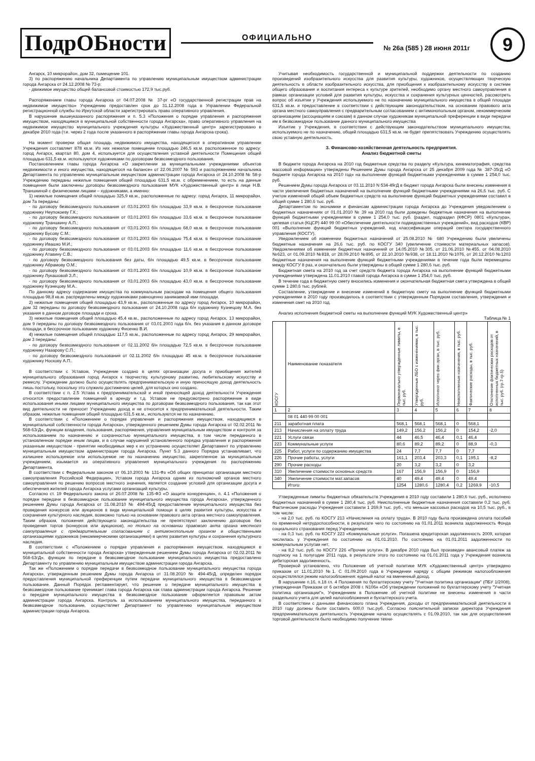ПодрОБности
ОФИЦИАЛЬНО
№ 26а (585 ) 28 июня 2011г
9
Ангарск, 10 микрорайон, дом 32, помещение 101.
3) по распоряжению начальника Департамента по управлению муниципальным имуществом администрации города Ангарска от 24.12.2008 № 73-р:
- движимое имущество общей балансовой стоимостью 172,9 тыс.руб.
Распоряжением главы города Ангарска от 04.07.2008 № 37-рг «О государственной регистрации прав на недвижимое имущество» Учреждению предоставлен срок до 31.12.2008 года в Управлении Федеральной регистрационной службы по Иркутской области зарегистрировать право оперативного управления.
В нарушение вышеуказанного распоряжения и п. 5.3 «Положения о порядке управления и распоряжения имуществом, находящимся в муниципальной собственности города Ангарска», право оперативного управления на недвижимое имущество муниципального учреждения культуры «Художественный центр» зарегистрировано в декабре 2010 года (т.е. через 2 года после указанного в распоряжении главы города Ангарска срока).
На момент проверки общая площадь недвижимого имущества, находящегося в оперативном управлении Учреждения составляет 878 кв.м. Из них нежилое помещение площадью 246,5 кв.м. расположенное по адресу: город Ангарск, квартал 80, дом 4, используется для осуществления уставной деятельности Помещения общей площадью 631,5 кв.м. используются художниками по договорам безвозмездного пользования.
Постановлением главы города Ангарска «О закреплении за муниципальными учреждениями объектов недвижимости и иного имущества, находящегося на балансе» от 22.06.2007 № 593 и распоряжением начальника Департамента по управлению муниципальным имуществом администрации города Ангарска от 24.10.2008 № 58-р Учреждению переданы нежилые помещения общей площадью 631,5 кв.м. с обременением, то есть на данные помещения были заключены договоры безвозмездного пользования МУК «Художественный центр» в лице Н.В. Траншкиной с физическими лицами – художниками, а именно:
1) нежилые помещения общей площадью 325,9 кв.м., расположенные по адресу: город Ангарск, 11 микрорайон, дом 7а переданы:
- по договору безвозмездного пользования от 03.01.2003 б/н площадью 33,9 кв.м. в бессрочное пользование художнику Неупокоеву Г.К.;
- по договору безвозмездного пользования от 03.01.2003 б/н площадью 33,6 кв.м. в бессрочное пользование художнику Траншкину А.П.;
- по договору безвозмездного пользования от 03.01.2003 б/н площадью 68,0 кв.м. в бессрочное пользование художнику Бусову С.М.;
- по договору безвозмездного пользования от 03.01.2003 б/н площадью 75,4 кв.м. в бессрочное пользование художнику Ивашко М.И.;
- по договору безвозмездного пользования от 03.01.2003 б/н площадью 11,6 кв.м. в бессрочное пользование художнику Атавину С.В.;
- по договору безвозмездного пользования без даты, б/н площадью 49,5 кв.м. в бессрочное пользование художнику Абрамову О.М.;
- по договору безвозмездного пользования от 03.01.2003 б/н площадью 10,9 кв.м. в бессрочное пользование художнику Лукашовой З.Л.;
- по договору безвозмездного пользования от 03.01.2003 б/н площадью 43,0 кв.м. в бессрочное пользование художнику Кузнецову М.А..
По данному адресу содержание имущества по коммунальным расходам на помещения общего пользования площадью 98,8 кв.м. распределены между художниками равноценно занимаемой ими площади.
2) нежилые помещения общей площадью 43,9 кв.м., расположенные по адресу город Ангарск, 10 микрорайон, дом 32 переданы по договору безвозмездного пользования от 24.10.2008 года б/н художнику Кузнецову М.А. без указания в данном договоре площади и срока.
3) нежилые помещения общей площадью 45,4 кв.м., расположенные по адресу город Ангарск, 13 микрорайон, дом 9 переданы по договору безвозмездного пользования от 03.01.2003 года б/н. без указания в данном договоре площади, в бессрочное пользование художнику Фисенко В.И.
4) нежилые помещения общей площадью 117,5 кв.м., расположенные по адресу город Ангарск, 29 микрорайон, дом 3 переданы:
- по договору безвозмездного пользования от 02.11.2002 б/н площадью 72,5 кв.м. в бессрочное пользование художнику Назарову С.П.;
- по договору безвозмездного пользования от 02.11.2002 б/н площадью 45 кв.м. в бессрочное пользование художнику Носкову А.П..
В соответствии с Уставом, Учреждение создано в целях организации досуга и приобщения жителей муниципального образования город Ангарск к творчеству, культурному развитию, любительскому искусству и ремеслу. Учреждение должно было осуществлять предпринимательскую и иную приносящую доход деятельность лишь постольку, поскольку это служило достижению целей, для которых оно создано.
В соответствии с п. 2.5 Устава к предпринимательской и иной приносящей доход деятельности Учреждения относится предоставление помещений в аренду и т.д. Уставом не предусмотрено распоряжение в виде использования иными лицами муниципального имущества по договорам безвозмездного пользования, так как этот вид деятельности не приносит Учреждению доход и не относится к предпринимательской деятельности. Таким образом, нежилые помещения общей площадью 631,5 кв.м., используются не по назначению.
В соответствии с «Положением о порядке управления и распоряжения имуществом, находящимся в муниципальной собственности города Ангарска», утвержденного решением Думы города Ангарска от 02.02.2011 № 568-63гД», функции владения, пользования, распоряжения, управления муниципальным имуществом и контроля за использованием по назначению и сохранностью муниципального имущества, в том числе переданного в установленном порядке иным лицам, и в случае нарушений установленного порядка управления и распоряжения указанным имуществом - принятии необходимых мер к их устранению осуществляет Департамент по управлению муниципальным имуществом администрации города Ангарска. Пункт 5.3 данного Порядка устанавливает, что излишнее используемое или используемое не по назначению имущество, закрепленное за муниципальным учреждением, изымается из оперативного управления муниципального учреждения по распоряжению Департамента.
В соответствии с Федеральным законом от 06.10.2003 № 131-Фз «Об общих принципах организации местного самоуправления Российской Федерации», Уставом города Ангарска одним из полномочий органов местного самоуправления по решению вопросов местного значения, является создание условий для организации досуга и обеспечения жителей города Ангарска услугами организаций культуры.
Согласно ст. 19 Федерального закона от 26.07.2008 № 135-ФЗ «О защите конкуренции», п. 4.1 «Положения о порядке передачи в безвозмездное пользование муниципального имущества города Ангарска», утвержденного решением Думы города Ангарска от 31.08.2010 № 494-45гД предоставление муниципального имущества без проведения конкурсов или аукционов в виде муниципальной помощи в целях развития культуры, искусства и сохранения культурного наследия, возможно только на основании правового акта органа местного самоуправления. Таким образом, положения действующего законодательства не препятствуют заключению договоров без проведения торгов (конкурсов или аукционов), но только на основании правового акта органа местного самоуправления с предварительным согласованием с антимонопольным органом и общественными организациями художников (некоммерческими организациями) в целях развития культуры и сохранения культурного наследия.
В соответствии с «Положением о порядке управления и распоряжения имуществом, находящимся в муниципальной собственности города Ангарска» утвержденным решением Думы города Ангарска от 02.02.2011 № 568-63гД», функции по передаче в безвозмездное пользование муниципального имущества предоставлено Департаменту по управлению муниципальным имуществом администрации города Ангарска.
Так же «Положением о порядке передачи в безвозмездное пользование муниципального имущества города Ангарска», утвержденным решением Думы города Ангарска от 31.08.2010 № 494-45гД, определен порядок предоставления муниципальной преференции путем передачи муниципального имущества в безвозмездное пользование. Данный Порядок регламентирует, что решение о передаче муниципального имущества в безвозмездное пользование принимает глава города Ангарска как глава администрации города Ангарска. Решение о передаче муниципального имущества в безвозмездное пользование оформляется правовым актом администрации города Ангарска. Контроль за использованием муниципального имущества, переданного в безвозмездное пользование, осуществляет Департамент по управлению муниципальным имуществом администрации города Ангарска.
Учитывая необходимость государственной и муниципальной поддержки деятельности по созданию произведений изобразительного искусства для развития культуры, художников, осуществляющих творческую деятельность в области изобразительного искусства, для приобщения к изобразительному искусству в системе общего образования и воспитания интереса к культуре зрителей, необходимо органу местного самоуправления в рамках организации условий для развития культуры, искусства и сохранения культурных ценностей, рассмотреть вопрос об изъятии у Учреждения используемого не по назначению муниципального имущества в общей площади 631,5 кв.м. и предоставление в соответствии с действующим законодательством, на основании правового акта органа местного самоуправления с предварительным согласованием с антимонопольным органом, некоммерческим организациям (ассоциациям и союзам) в данном случае художникам муниципальной преференции в виде передачи им в безвозмездное пользование данного муниципального имущества
Изъятие у Учреждения, в соответствии с действующим законодательством муниципального имущества, используемого не по назначению, общей площадью 631,5 кв.м. не будет препятствовать Учреждению осуществлять свою уставную деятельность.
3. Финансово-хозяйственная деятельность предприятия.
Анализ бюджетной сметы
В бюджете города Ангарска на 2010 год бюджетные средства по разделу «Культура, кинематография, средства массовой информации» утверждены Решением Думы города Ангарска от 25 декабря 2009 года № 387-35гД «О бюджете города Ангарска на 2010 год» на выполнение функций бюджетными учреждениями в сумме 1 254,0 тыс. руб.
Решением Думы города Ангарска от 03.11.2010 N 534-49гД в бюджет города Ангарска были внесены изменения в части увеличения бюджетных назначений на выполнение функций бюджетными учреждениями на 26,6 тыс. руб. С учетом изменений общий объем бюджетных средств на выполнение функций бюджетных учреждениями составил в общей сумме 1 280,6 тыс. руб.
Департаментом по экономике и финансам администрации города Ангарска до Учреждения уведомлением о бюджетных назначениях от 01.01.2010 № 39 на 2010 год были доведены бюджетные назначения на выполнение функций бюджетными учреждениями в сумме 1 254,0 тыс. руб. (раздел, подраздел (КФСР) 0801 «Культура», целевая статья (КЦСР) 440 99 00 «Обеспечение деятельности подведомственных учреждений», вид расходов (КВР) 001 «Выполнение функций бюджетных учреждений, код классификации операций сектора государственного управления (КОСГУ).
Уведомлением об изменении бюджетных назначений от 25.08.2010 № 680 Учреждению были увеличены бюджетные назначения на 26,6 тыс. руб. по КОСГУ 340 (увеличение стоимости материальных запасов). Уведомлениями об изменении бюджетных назначений от 14.05.2010 №305, от 21.06.2010 №455, от 04.08.2010 №623, от 01.09.2010 №818, от 28.09.2010 №895, от 22.10.2010 №938, от 18.11.2010 №1076, от 20.12.2010 №1203 бюджетные назначения на выполнение функций бюджетными учреждениями в течение года были перемещены между КОСГУ 8 раз, и окончательно были утверждены в общей сумме 1 280,6 тыс. руб.
Бюджетная смета на 2010 год за счет средств бюджета города Ангарска на выполнение функций бюджетными учреждениями утверждена 11.01.2010 главой города Ангарска в сумме 1 254,0 тыс. руб.
В течение года в бюджетную смету вносились изменения и окончательная бюджетная смета утверждена в общей сумме 1 280,6 тыс. рублей.
Составление, утверждение и внесение изменений в бюджетную смету на выполнение функций бюджетными учреждениями в 2010 году производилось в соответствии с утвержденным Порядком составления, утверждения и изменения смет на 2010 год.
Анализ исполнения бюджетной сметы на выполнение функций МУК Художественный центр»
Таблица № 1
| КОСГУ | Наименование показателя | Первоначально утвержденные лимиты, в тыс. руб. | Утвержденные ЛБО с изменениями, в тыс. руб. | Исполнено через фин.орган, в тыс. руб. | Неисполненные назначения, в тыс. руб. | Фактические расходы, в тыс. руб. | Отклонение фактических расходов от исполненных бюджетных назначений, в тыс. руб. (гр.7-гр.5) |
| --- | --- | --- | --- | --- | --- | --- | --- |
| 1 | 2 | 3 | 4 | 5 | 6 | 7 | 8 |
| | 08 01 440 99 00 001 | | | | | | |
| 211 | заработная плата | 568,1 | 568,1 | 568,1 | 0 | 568,1 | |
| 213 | Начисления на оплату труда | 149,2 | 156,2 | 156,2 | 0 | 154,2 | -2,0 |
| 221 | Услуги связи | 44 | 46,5 | 46,4 | 0,1 | 46,4 | |
| 223 | Коммунальные услуги | 80,6 | 89,2 | 89,2 | 0 | 88,9 | -0,3 |
| 225 | Работ, услуги по содержанию имущества | 24 | 7,7 | 7,7 | 0 | 7,7 | |
| 226 | Прочие работы, услуги | 161,1 | 203,4 | 203,3 | 0,1 | 195,1 | -8,2 |
| 290 | Прочие расходы | 20 | 3,2 | 3,2 | 0 | 3,2 | |
| 310 | Увеличение стоимости основных средств | 167 | 156,9 | 156,9 | 0 | 156,9 | |
| 340 | Увеличение стоимости мат.запасов | 40 | 49,4 | 49,4 | 0 | 49,4 | |
| | Итого: | 1254 | 1280,6 | 1280,4 | 0,2 | 1269,9 | -10,5 |
Утвержденные лимиты бюджетных обязательств Учреждения в 2010 году составили 1 280,6 тыс. руб., исполнено бюджетных назначений в сумме 1 280,4 тыс. руб. Неисполненные бюджетные назначения составили 0,2 тыс. руб. Фактические расходы Учреждения составили 1 269,9 тыс. руб., что меньше кассовых расходов на 10,5 тыс. руб., в том числе:
- на 2,0 тыс. руб. по КОСГУ 213 «Начисления на оплату труда». В 2010 году была произведена оплата пособий по временной нетрудоспособности, в результате чего по состоянию на 01.01.2011 возникла задолженность Фонда социального страхования перед Учреждением;
- на 0,3 тыс. руб. по КОСГУ 223 «Коммунальные услуги». Погашена кредиторская задолженность 2009, которая числилась у Учреждения по состоянию на 01.01.2010. По состоянию на 01.01.2011 задолженности по коммунальным услугам нет;
- на 8,2 тыс. руб. по КОСГУ 226 «Прочие услуги». В декабре 2010 года был произведен авансовый платеж за подписку на 1 полугодие 2011 года, в результате этого по состоянию на 01.01.2011 года у Учреждения возникла дебиторская задолженность.
Проверкой установлено, что Положение об учетной политике МУК «Художественный центр» утверждено приказом от 11.01.2010 №1. С 01.09.2010 года в Учреждении наряду с общим режимом налогообложения осуществлялся режим налогообложения: единый налог на вмененный доход.
В нарушение п.16, п.18 гл. 4 Положения по бухгалтерскому учету "Учетная политика организации" (ПБУ 1/2008), утвержденная Приказом от 6 октября 2008 г. N106н «Об утверждении положений по бухгалтерскому учету "Учетная политика организации"», Учреждением в Положение об учетной политике не внесены изменения в части раздельного учета для целей налогообложения и бухгалтерского учета.
В соответствии с данными финансового плана Учреждения, доходы от предпринимательской деятельности в 2010 году должны были составить 600,0 тыс.руб. Согласно пояснительной записки директора Учреждения предпринимательскую деятельность Учреждение начало осуществлять с 01.09.2010, так как для осуществления торговой деятельности было необходимо получение техни-